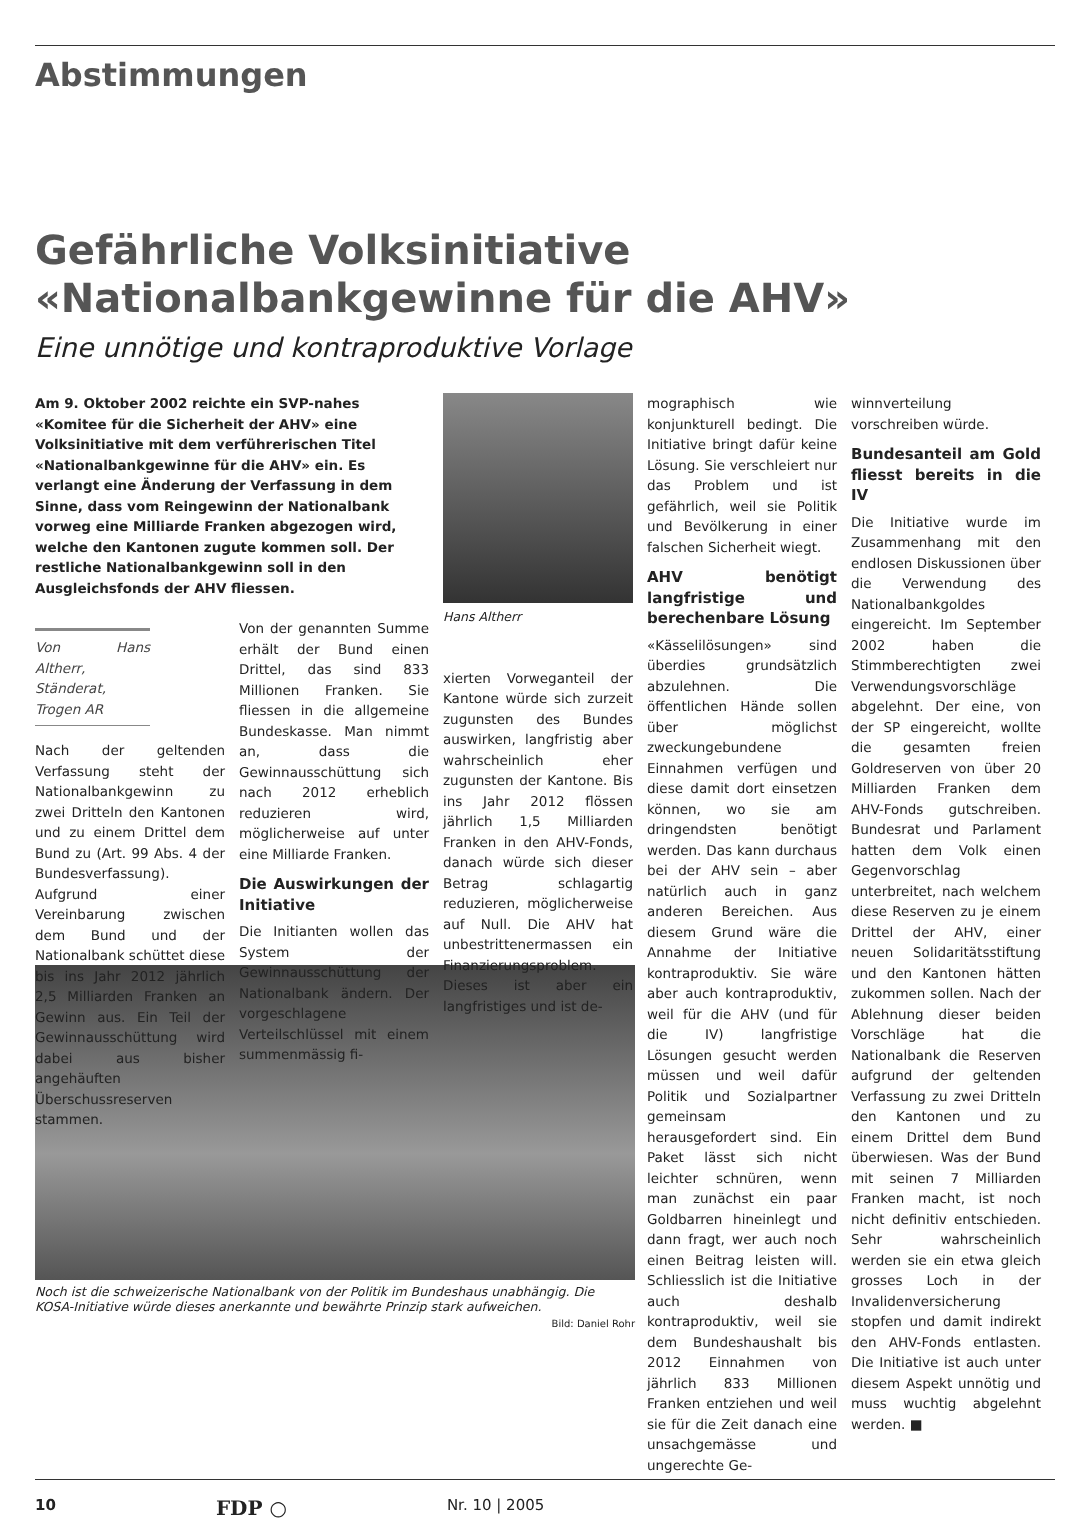Abstimmungen
Gefährliche Volksinitiative
«Nationalbankgewinne für die AHV»
Eine unnötige und kontraproduktive Vorlage
Am 9. Oktober 2002 reichte ein SVP-nahes «Komitee für die Sicherheit der AHV» eine Volksinitiative mit dem verführerischen Titel «Nationalbankgewinne für die AHV» ein. Es verlangt eine Änderung der Verfassung in dem Sinne, dass vom Reingewinn der Nationalbank vorweg eine Milliarde Franken abgezogen wird, welche den Kantonen zugute kommen soll. Der restliche Nationalbankgewinn soll in den Ausgleichsfonds der AHV fliessen.
Von Hans Altherr, Ständerat, Trogen AR
Nach der geltenden Verfassung steht der Nationalbankgewinn zu zwei Dritteln den Kantonen und zu einem Drittel dem Bund zu (Art. 99 Abs. 4 der Bundesverfassung). Aufgrund einer Vereinbarung zwischen dem Bund und der Nationalbank schüttet diese bis ins Jahr 2012 jährlich 2,5 Milliarden Franken an Gewinn aus. Ein Teil der Gewinnausschüttung wird dabei aus bisher angehäuften Überschussreserven stammen.
Von der genannten Summe erhält der Bund einen Drittel, das sind 833 Millionen Franken. Sie fliessen in die allgemeine Bundeskasse. Man nimmt an, dass die Gewinnausschüttung sich nach 2012 erheblich reduzieren wird, möglicherweise auf unter eine Milliarde Franken.
Die Auswirkungen der Initiative
Die Initianten wollen das System der Gewinnausschüttung der Nationalbank ändern. Der vorgeschlagene Verteilschlüssel mit einem summenmässig fi-
Hans Altherr
xierten Vorweganteil der Kantone würde sich zurzeit zugunsten des Bundes auswirken, langfristig aber wahrscheinlich eher zugunsten der Kantone. Bis ins Jahr 2012 flössen jährlich 1,5 Milliarden Franken in den AHV-Fonds, danach würde sich dieser Betrag schlagartig reduzieren, möglicherweise auf Null. Die AHV hat unbestrittenermassen ein Finanzierungsproblem. Dieses ist aber ein langfristiges und ist de-
mographisch wie konjunkturell bedingt. Die Initiative bringt dafür keine Lösung. Sie verschleiert nur das Problem und ist gefährlich, weil sie Politik und Bevölkerung in einer falschen Sicherheit wiegt.
AHV benötigt langfristige und berechenbare Lösung
«Kässelilösungen» sind überdies grundsätzlich abzulehnen. Die öffentlichen Hände sollen über möglichst zweckungebundene Einnahmen verfügen und diese damit dort einsetzen können, wo sie am dringendsten benötigt werden. Das kann durchaus bei der AHV sein – aber natürlich auch in ganz anderen Bereichen. Aus diesem Grund wäre die Annahme der Initiative kontraproduktiv. Sie wäre aber auch kontraproduktiv, weil für die AHV (und für die IV) langfristige Lösungen gesucht werden müssen und weil dafür Politik und Sozialpartner gemeinsam herausgefordert sind. Ein Paket lässt sich nicht leichter schnüren, wenn man zunächst ein paar Goldbarren hineinlegt und dann fragt, wer auch noch einen Beitrag leisten will. Schliesslich ist die Initiative auch deshalb kontraproduktiv, weil sie dem Bundeshaushalt bis 2012 Einnahmen von jährlich 833 Millionen Franken entziehen und weil sie für die Zeit danach eine unsachgemässe und ungerechte Ge-
winnverteilung vorschreiben würde.
Bundesanteil am Gold fliesst bereits in die IV
Die Initiative wurde im Zusammenhang mit den endlosen Diskussionen über die Verwendung des Nationalbankgoldes eingereicht. Im September 2002 haben die Stimmberechtigten zwei Verwendungsvorschläge abgelehnt. Der eine, von der SP eingereicht, wollte die gesamten freien Goldreserven von über 20 Milliarden Franken dem AHV-Fonds gutschreiben. Bundesrat und Parlament hatten dem Volk einen Gegenvorschlag unterbreitet, nach welchem diese Reserven zu je einem Drittel der AHV, einer neuen Solidaritätsstiftung und den Kantonen hätten zukommen sollen. Nach der Ablehnung dieser beiden Vorschläge hat die Nationalbank die Reserven aufgrund der geltenden Verfassung zu zwei Dritteln den Kantonen und zu einem Drittel dem Bund überwiesen. Was der Bund mit seinen 7 Milliarden Franken macht, ist noch nicht definitiv entschieden. Sehr wahrscheinlich werden sie ein etwa gleich grosses Loch in der Invalidenversicherung stopfen und damit indirekt den AHV-Fonds entlasten. Die Initiative ist auch unter diesem Aspekt unnötig und muss wuchtig abgelehnt werden. ■
Noch ist die schweizerische Nationalbank von der Politik im Bundeshaus unabhängig. Die KOSA-Initiative würde dieses anerkannte und bewährte Prinzip stark aufweichen.
Bild: Daniel Rohr
10 FDP ○ Nr. 10 | 2005